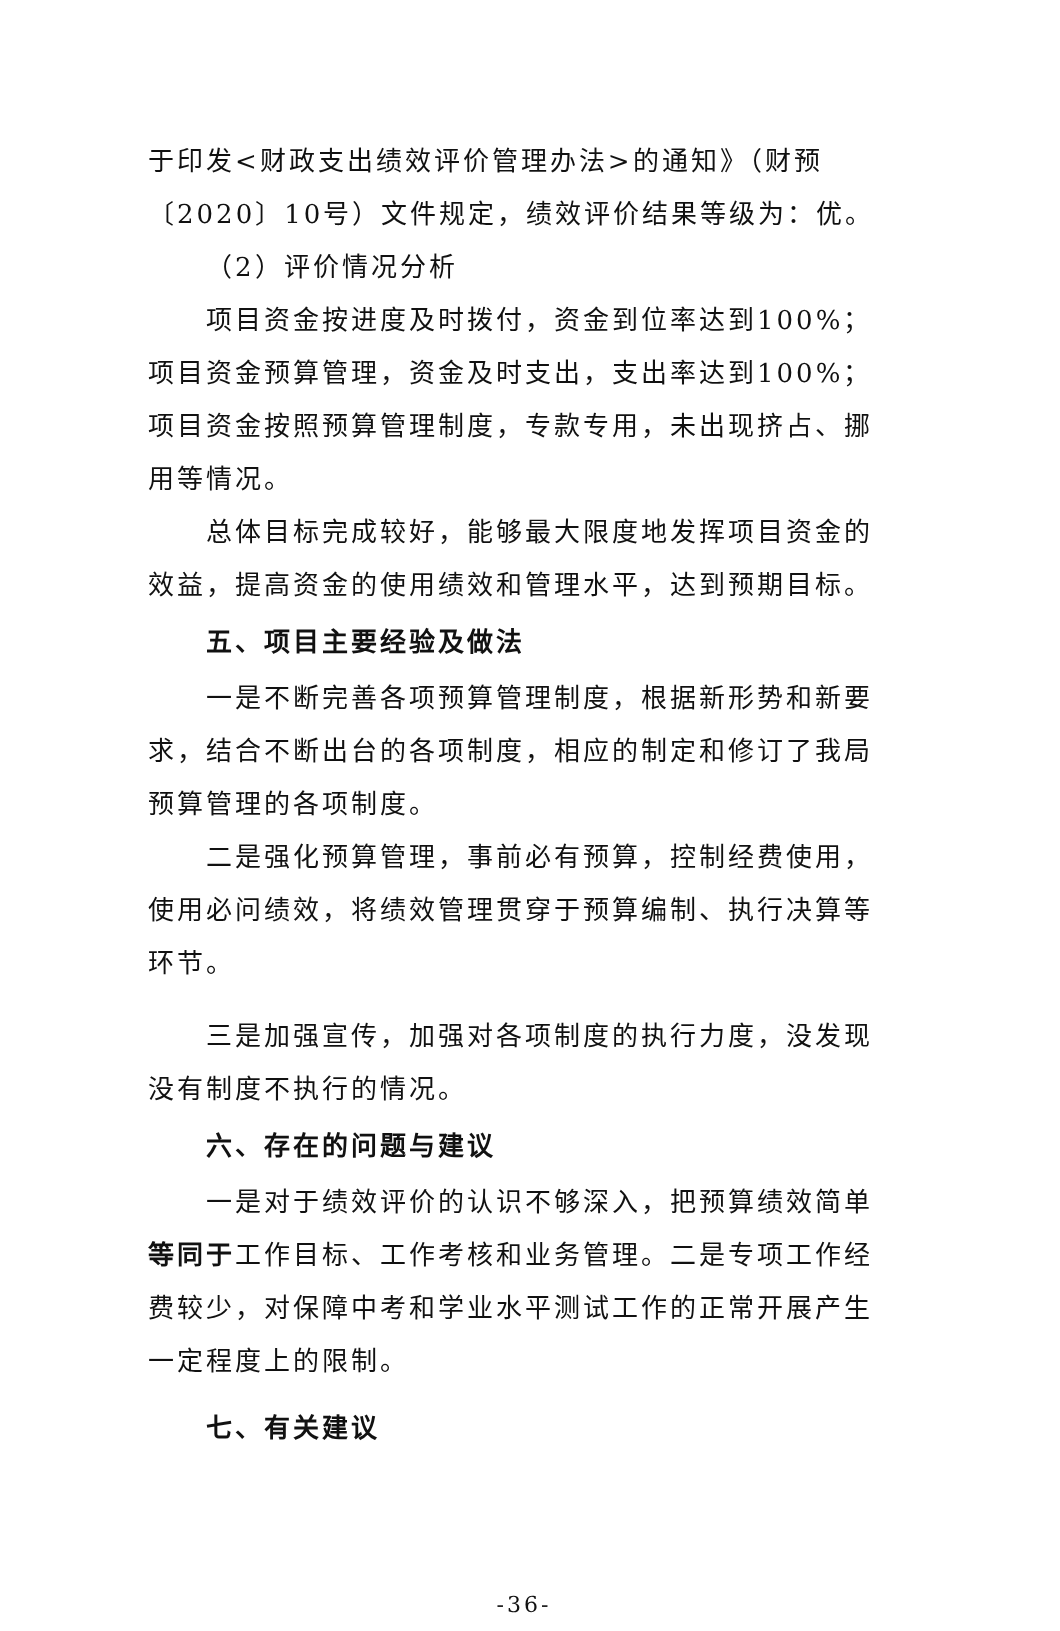于印发<财政支出绩效评价管理办法>的通知》（财预〔2020〕10号）文件规定，绩效评价结果等级为：优。
（2）评价情况分析
项目资金按进度及时拨付，资金到位率达到100%；项目资金预算管理，资金及时支出，支出率达到100%；项目资金按照预算管理制度，专款专用，未出现挤占、挪用等情况。
总体目标完成较好，能够最大限度地发挥项目资金的效益，提高资金的使用绩效和管理水平，达到预期目标。
五、项目主要经验及做法
一是不断完善各项预算管理制度，根据新形势和新要求，结合不断出台的各项制度，相应的制定和修订了我局预算管理的各项制度。
二是强化预算管理，事前必有预算，控制经费使用，使用必问绩效，将绩效管理贯穿于预算编制、执行决算等环节。
三是加强宣传，加强对各项制度的执行力度，没发现没有制度不执行的情况。
六、存在的问题与建议
一是对于绩效评价的认识不够深入，把预算绩效简单等同于工作目标、工作考核和业务管理。二是专项工作经费较少，对保障中考和学业水平测试工作的正常开展产生一定程度上的限制。
七、有关建议
-36-